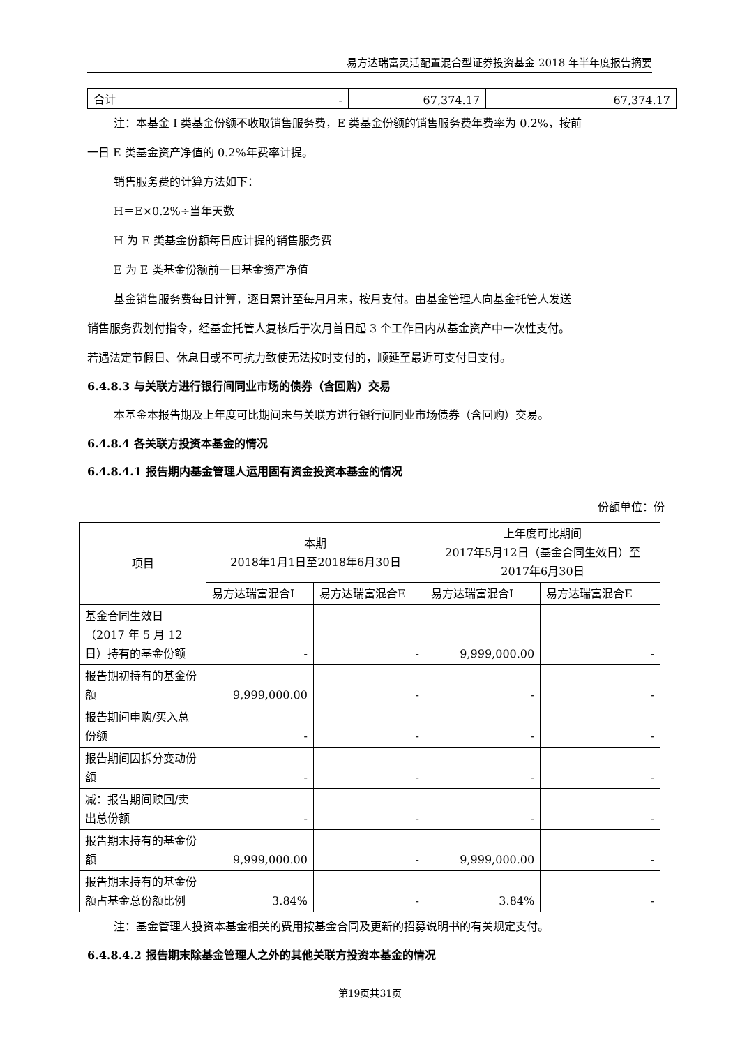易方达瑞富灵活配置混合型证券投资基金 2018 年半年度报告摘要
| 合计 | - | 67,374.17 | 67,374.17 |
注：本基金 I 类基金份额不收取销售服务费，E 类基金份额的销售服务费年费率为 0.2%，按前
一日 E 类基金资产净值的 0.2%年费率计提。
销售服务费的计算方法如下：
H＝E×0.2%÷当年天数
H 为 E 类基金份额每日应计提的销售服务费
E 为 E 类基金份额前一日基金资产净值
基金销售服务费每日计算，逐日累计至每月月末，按月支付。由基金管理人向基金托管人发送
销售服务费划付指令，经基金托管人复核后于次月首日起 3 个工作日内从基金资产中一次性支付。
若遇法定节假日、休息日或不可抗力致使无法按时支付的，顺延至最近可支付日支付。
6.4.8.3 与关联方进行银行间同业市场的债券（含回购）交易
本基金本报告期及上年度可比期间未与关联方进行银行间同业市场债券（含回购）交易。
6.4.8.4 各关联方投资本基金的情况
6.4.8.4.1 报告期内基金管理人运用固有资金投资本基金的情况
份额单位：份
| 项目 | 本期 2018年1月1日至2018年6月30日 | | 上年度可比期间 2017年5月12日（基金合同生效日）至 2017年6月30日 | |
| | 易方达瑞富混合I | 易方达瑞富混合E | 易方达瑞富混合I | 易方达瑞富混合E |
| 基金合同生效日（2017 年 5 月 12 日）持有的基金份额 | - | - | 9,999,000.00 | - |
| 报告期初持有的基金份额 | 9,999,000.00 | - | - | - |
| 报告期间申购/买入总份额 | - | - | - | - |
| 报告期间因拆分变动份额 | - | - | - | - |
| 减：报告期间赎回/卖出总份额 | - | - | - | - |
| 报告期末持有的基金份额 | 9,999,000.00 | - | 9,999,000.00 | - |
| 报告期末持有的基金份额占基金总份额比例 | 3.84% | - | 3.84% | - |
注：基金管理人投资本基金相关的费用按基金合同及更新的招募说明书的有关规定支付。
6.4.8.4.2 报告期末除基金管理人之外的其他关联方投资本基金的情况
第19页共31页